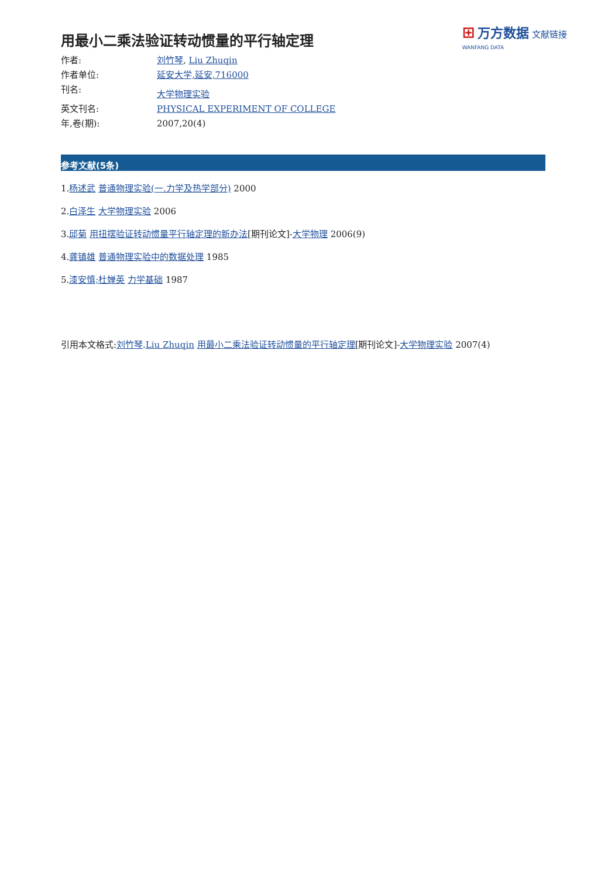⊞ 万方数据 文献链接
WANFANG DATA
用最小二乘法验证转动惯量的平行轴定理
作者: 刘竹琴, Liu Zhuqin
作者单位: 延安大学,延安,716000
刊名:
大学物理实验
英文刊名: PHYSICAL EXPERIMENT OF COLLEGE
年,卷(期): 2007,20(4)
参考文献(5条)
1.杨述武 普通物理实验(一.力学及热学部分) 2000
2.白泽生 大学物理实验 2006
3.邱菊 用扭摆验证转动惯量平行轴定理的新办法[期刊论文]-大学物理 2006(9)
4.龚镇雄 普通物理实验中的数据处理 1985
5.漆安慎;杜婵英 力学基础 1987
引用本文格式:刘竹琴.Liu Zhuqin 用最小二乘法验证转动惯量的平行轴定理[期刊论文]-大学物理实验 2007(4)